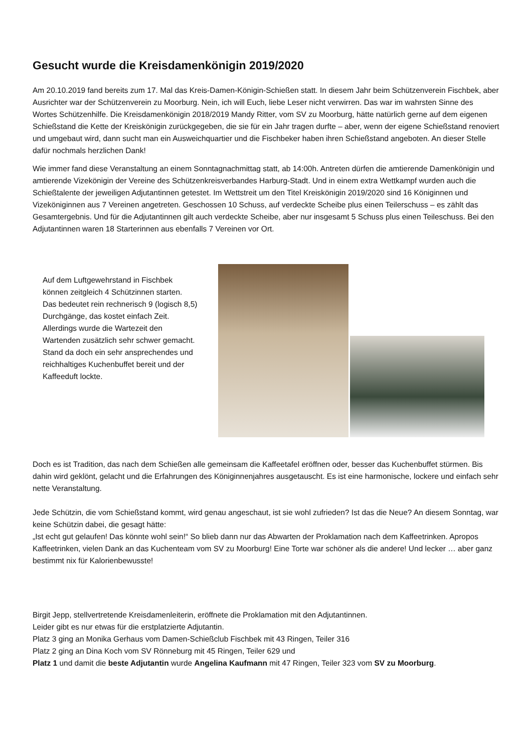Gesucht wurde die Kreisdamenkönigin 2019/2020
Am 20.10.2019 fand bereits zum 17. Mal das Kreis-Damen-Königin-Schießen statt. In diesem Jahr beim Schützenverein Fischbek, aber Ausrichter war der Schützenverein zu Moorburg. Nein, ich will Euch, liebe Leser nicht verwirren. Das war im wahrsten Sinne des Wortes Schützenhilfe. Die Kreisdamenkönigin 2018/2019 Mandy Ritter, vom SV zu Moorburg, hätte natürlich gerne auf dem eigenen Schießstand die Kette der Kreiskönigin zurückgegeben, die sie für ein Jahr tragen durfte – aber, wenn der eigene Schießstand renoviert und umgebaut wird, dann sucht man ein Ausweichquartier und die Fischbeker haben ihren Schießstand angeboten. An dieser Stelle dafür nochmals herzlichen Dank!
Wie immer fand diese Veranstaltung an einem Sonntagnachmittag statt, ab 14:00h. Antreten dürfen die amtierende Damenkönigin und amtierende Vizekönigin der Vereine des Schützenkreisverbandes Harburg-Stadt. Und in einem extra Wettkampf wurden auch die Schießtalente der jeweiligen Adjutantinnen getestet. Im Wettstreit um den Titel Kreiskönigin 2019/2020 sind 16 Königinnen und Vizeköniginnen aus 7 Vereinen angetreten. Geschossen 10 Schuss, auf verdeckte Scheibe plus einen Teilerschuss – es zählt das Gesamtergebnis. Und für die Adjutantinnen gilt auch verdeckte Scheibe, aber nur insgesamt 5 Schuss plus einen Teileschuss. Bei den Adjutantinnen waren 18 Starterinnen aus ebenfalls 7 Vereinen vor Ort.
Auf dem Luftgewehrstand in Fischbek können zeitgleich 4 Schützinnen starten. Das bedeutet rein rechnerisch 9 (logisch 8,5) Durchgänge, das kostet einfach Zeit. Allerdings wurde die Wartezeit den Wartenden zusätzlich sehr schwer gemacht. Stand da doch ein sehr ansprechendes und reichhaltiges Kuchenbuffet bereit und der Kaffeeduft lockte.
Doch es ist Tradition, das nach dem Schießen alle gemeinsam die Kaffeetafel eröffnen oder, besser das Kuchenbuffet stürmen. Bis dahin wird geklönt, gelacht und die Erfahrungen des Königinnenjahres ausgetauscht. Es ist eine harmonische, lockere und einfach sehr nette Veranstaltung.
Jede Schützin, die vom Schießstand kommt, wird genau angeschaut, ist sie wohl zufrieden? Ist das die Neue? An diesem Sonntag, war keine Schützin dabei, die gesagt hätte:
„Ist echt gut gelaufen! Das könnte wohl sein!“ So blieb dann nur das Abwarten der Proklamation nach dem Kaffeetrinken. Apropos Kaffeetrinken, vielen Dank an das Kuchenteam vom SV zu Moorburg! Eine Torte war schöner als die andere! Und lecker … aber ganz bestimmt nix für Kalorienbewusste!
Birgit Jepp, stellvertretende Kreisdamenleiterin, eröffnete die Proklamation mit den Adjutantinnen.
Leider gibt es nur etwas für die erstplatzierte Adjutantin.
Platz 3 ging an Monika Gerhaus vom Damen-Schießclub Fischbek mit 43 Ringen, Teiler 316
Platz 2 ging an Dina Koch vom SV Rönneburg mit 45 Ringen, Teiler 629 und
Platz 1 und damit die beste Adjutantin wurde Angelina Kaufmann mit 47 Ringen, Teiler 323 vom SV zu Moorburg.